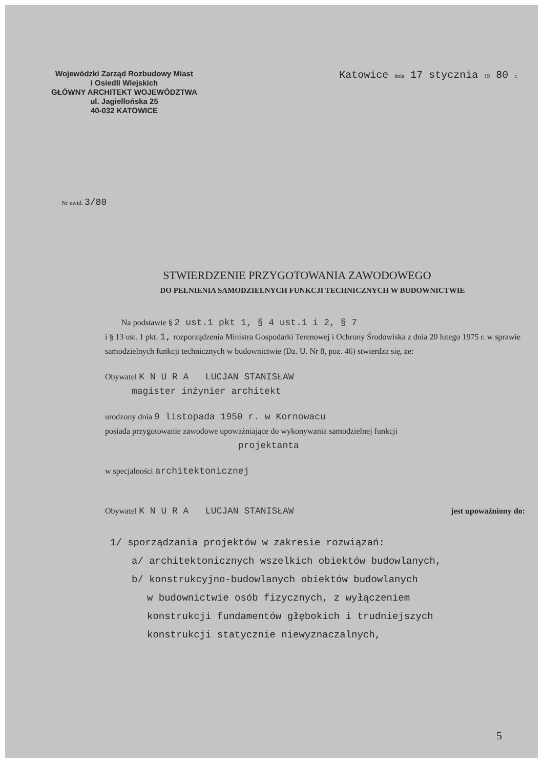Wojewódzki Zarząd Rozbudowy Miast
i Osiedli Wiejskich
GŁÓWNY ARCHITEKT WOJEWÓDZTWA
ul. Jagiellońska 25
40-032 KATOWICE
Katowice dnia 17 stycznia 19 80 r.
Nr ewid. 3/80
STWIERDZENIE PRZYGOTOWANIA ZAWODOWEGO
DO PEŁNIENIA SAMODZIELNYCH FUNKCJI TECHNICZNYCH W BUDOWNICTWIE
Na podstawie § 2 ust.1 pkt 1, § 4 ust.1 i 2, § 7
i § 13 ust. 1 pkt. 1, rozporządzenia Ministra Gospodarki Terenowej i Ochrony Środowiska z dnia 20 lutego 1975 r. w sprawie samodzielnych funkcji technicznych w budownictwie (Dz. U. Nr 8, poz. 46) stwierdza się, że:
Obywatel K N U R A LUCJAN STANISŁAW
magister inżynier architekt
urodzony dnia 9 listopada 1950 r. w Kornowacu
posiada przygotowanie zawodowe upoważniające do wykonywania samodzielnej funkcji
projektanta
w specjalności architektonicznej
Obywatel K N U R A LUCJAN STANISŁAW jest upoważniony do:
1/ sporządzania projektów w zakresie rozwiązań:
a/ architektonicznych wszelkich obiektów budowlanych,
b/ konstrukcyjno-budowlanych obiektów budowlanych
w budownictwie osób fizycznych, z wyłączeniem
konstrukcji fundamentów głębokich i trudniejszych
konstrukcji statycznie niewyznaczalnych,
5